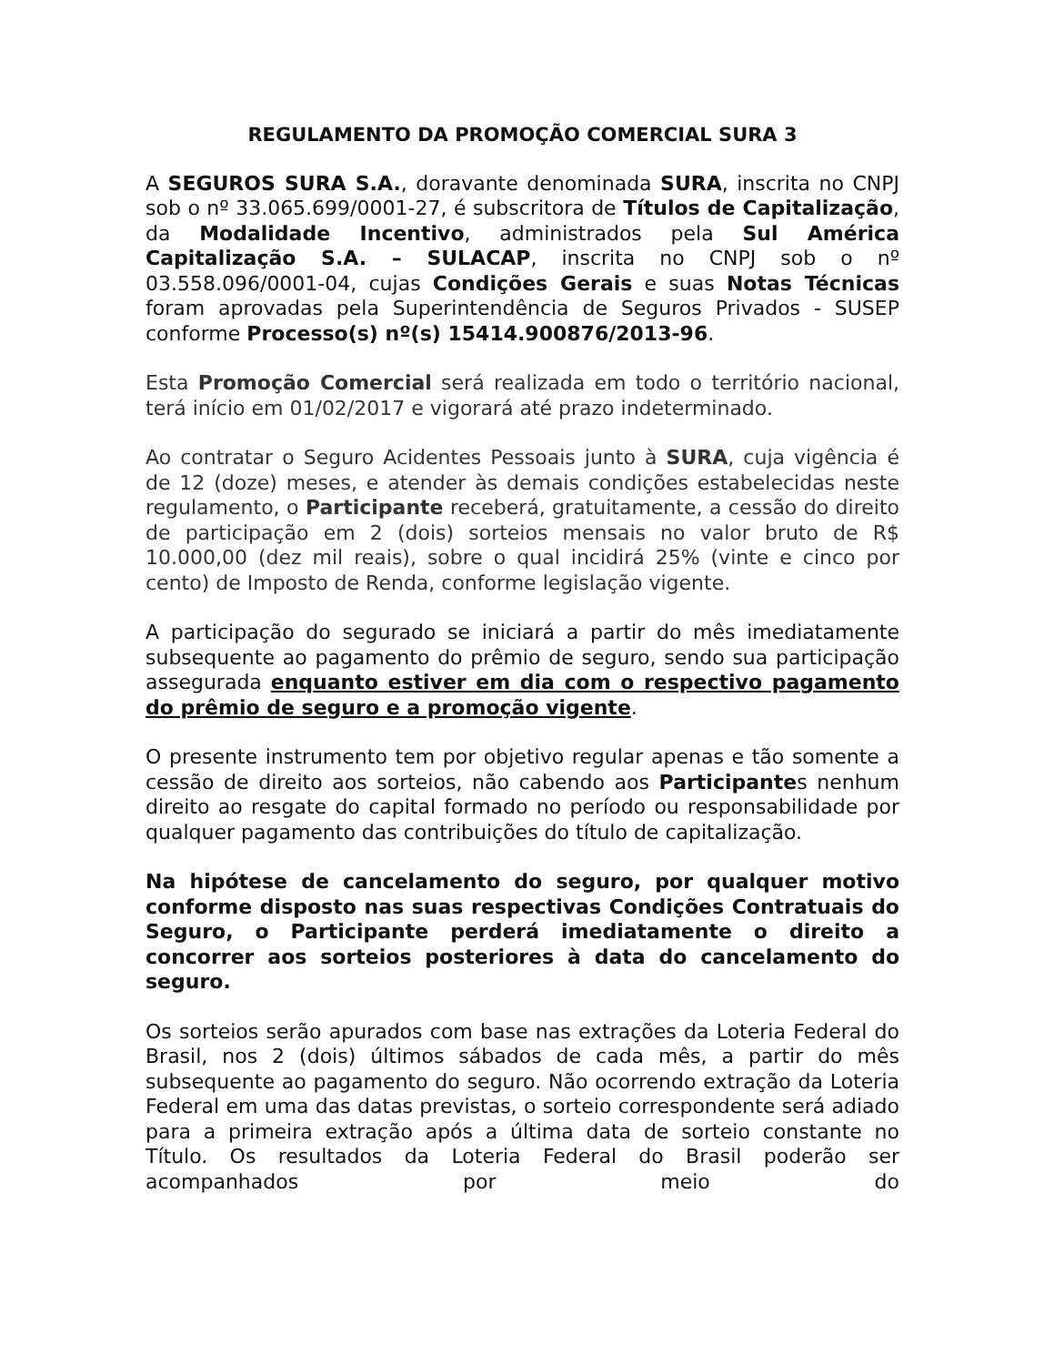REGULAMENTO DA PROMOÇÃO COMERCIAL SURA 3
A SEGUROS SURA S.A., doravante denominada SURA, inscrita no CNPJ sob o nº 33.065.699/0001-27, é subscritora de Títulos de Capitalização, da Modalidade Incentivo, administrados pela Sul América Capitalização S.A. – SULACAP, inscrita no CNPJ sob o nº 03.558.096/0001-04, cujas Condições Gerais e suas Notas Técnicas foram aprovadas pela Superintendência de Seguros Privados - SUSEP conforme Processo(s) nº(s) 15414.900876/2013-96.
Esta Promoção Comercial será realizada em todo o território nacional, terá início em 01/02/2017 e vigorará até prazo indeterminado.
Ao contratar o Seguro Acidentes Pessoais junto à SURA, cuja vigência é de 12 (doze) meses, e atender às demais condições estabelecidas neste regulamento, o Participante receberá, gratuitamente, a cessão do direito de participação em 2 (dois) sorteios mensais no valor bruto de R$ 10.000,00 (dez mil reais), sobre o qual incidirá 25% (vinte e cinco por cento) de Imposto de Renda, conforme legislação vigente.
A participação do segurado se iniciará a partir do mês imediatamente subsequente ao pagamento do prêmio de seguro, sendo sua participação assegurada enquanto estiver em dia com o respectivo pagamento do prêmio de seguro e a promoção vigente.
O presente instrumento tem por objetivo regular apenas e tão somente a cessão de direito aos sorteios, não cabendo aos Participantes nenhum direito ao resgate do capital formado no período ou responsabilidade por qualquer pagamento das contribuições do título de capitalização.
Na hipótese de cancelamento do seguro, por qualquer motivo conforme disposto nas suas respectivas Condições Contratuais do Seguro, o Participante perderá imediatamente o direito a concorrer aos sorteios posteriores à data do cancelamento do seguro.
Os sorteios serão apurados com base nas extrações da Loteria Federal do Brasil, nos 2 (dois) últimos sábados de cada mês, a partir do mês subsequente ao pagamento do seguro. Não ocorrendo extração da Loteria Federal em uma das datas previstas, o sorteio correspondente será adiado para a primeira extração após a última data de sorteio constante no Título. Os resultados da Loteria Federal do Brasil poderão ser acompanhados por meio do